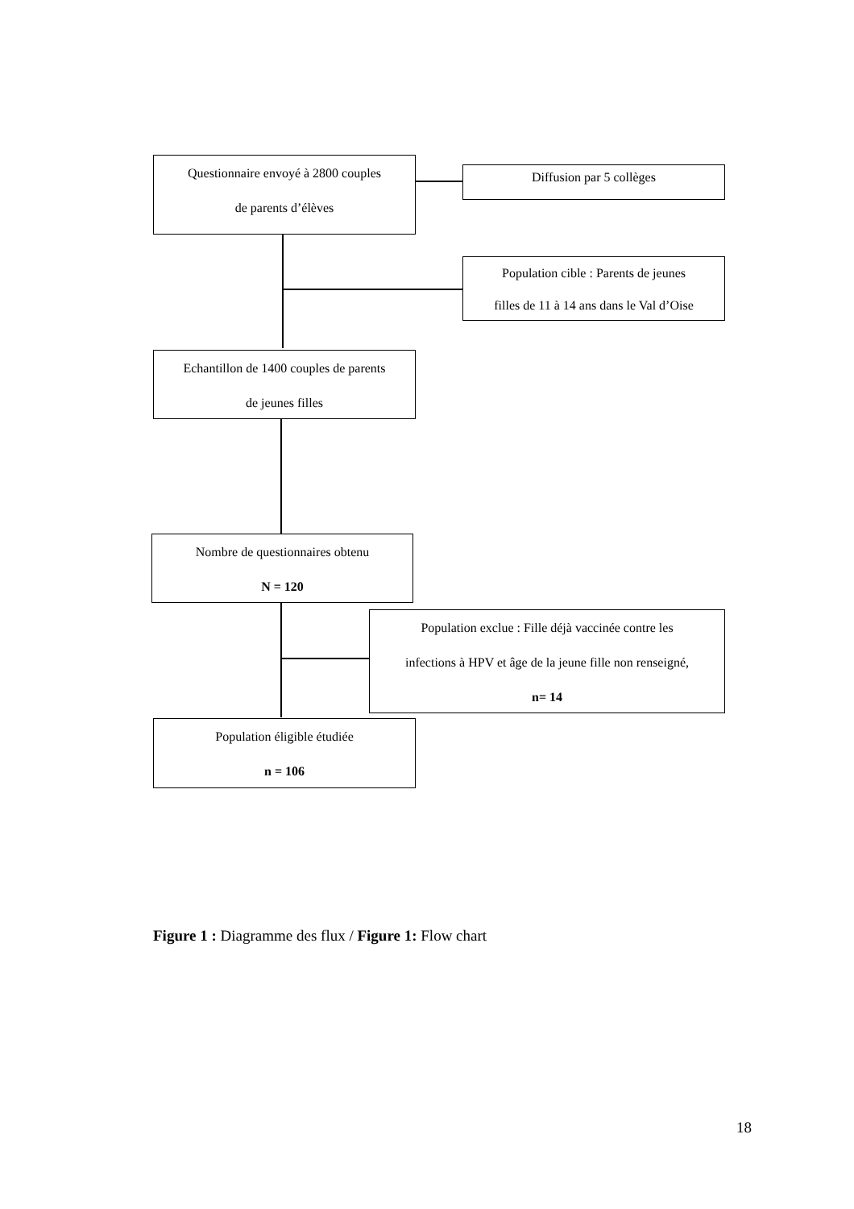Questionnaire envoyé à 2800 couples
de parents d’élèves
Diffusion par 5 collèges
Population cible : Parents de jeunes
filles de 11 à 14 ans dans le Val d’Oise
Echantillon de 1400 couples de parents
de jeunes filles
Nombre de questionnaires obtenu
N = 120
Population exclue : Fille déjà vaccinée contre les
infections à HPV et âge de la jeune fille non renseigné,
n= 14
Population éligible étudiée
n = 106
Figure 1 : Diagramme des flux / Figure 1: Flow chart
18